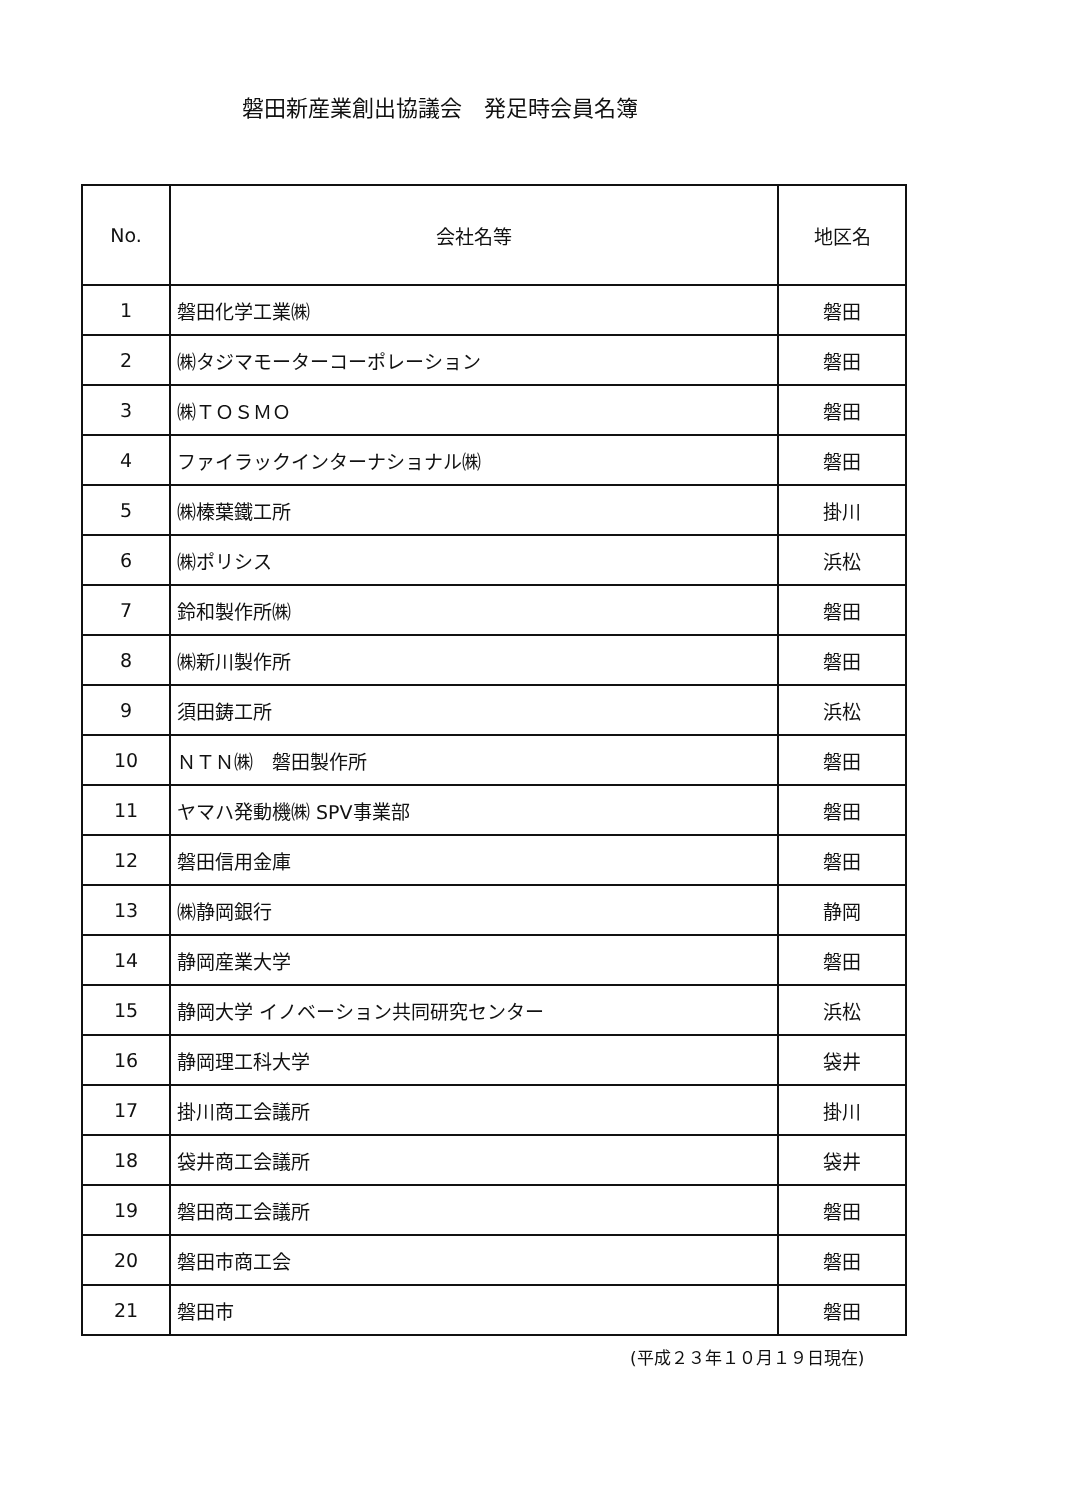磐田新産業創出協議会　発足時会員名簿
| No. | 会社名等 | 地区名 |
| --- | --- | --- |
| 1 | 磐田化学工業㈱ | 磐田 |
| 2 | ㈱タジマモーターコーポレーション | 磐田 |
| 3 | ㈱ＴＯＳＭＯ | 磐田 |
| 4 | ファイラックインターナショナル㈱ | 磐田 |
| 5 | ㈱榛葉鐵工所 | 掛川 |
| 6 | ㈱ポリシス | 浜松 |
| 7 | 鈴和製作所㈱ | 磐田 |
| 8 | ㈱新川製作所 | 磐田 |
| 9 | 須田鋳工所 | 浜松 |
| 10 | ＮＴＮ㈱ 磐田製作所 | 磐田 |
| 11 | ヤマハ発動機㈱ SPV事業部 | 磐田 |
| 12 | 磐田信用金庫 | 磐田 |
| 13 | ㈱静岡銀行 | 静岡 |
| 14 | 静岡産業大学 | 磐田 |
| 15 | 静岡大学 イノベーション共同研究センター | 浜松 |
| 16 | 静岡理工科大学 | 袋井 |
| 17 | 掛川商工会議所 | 掛川 |
| 18 | 袋井商工会議所 | 袋井 |
| 19 | 磐田商工会議所 | 磐田 |
| 20 | 磐田市商工会 | 磐田 |
| 21 | 磐田市 | 磐田 |
(平成２３年１０月１９日現在)